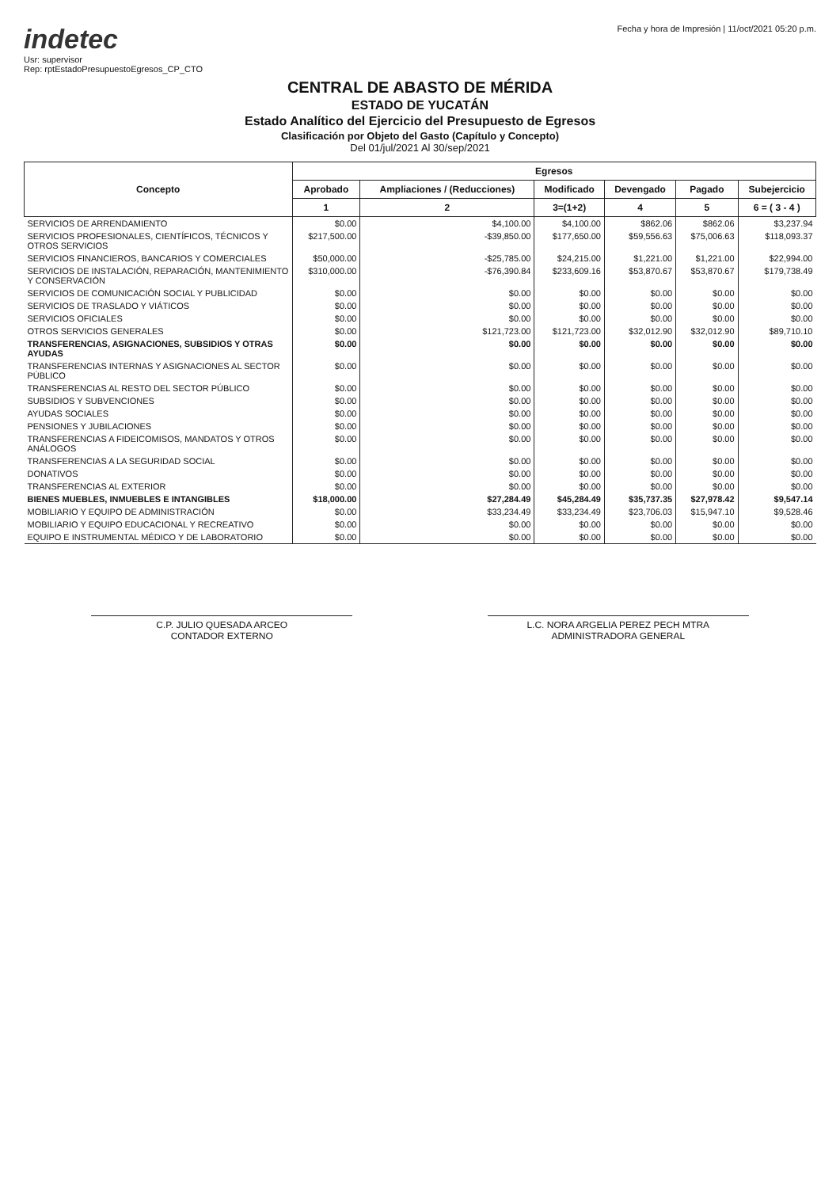indetec
Usr: supervisor
Rep: rptEstadoPresupuestoEgresos_CP_CTO
Fecha y hora de Impresión | 11/oct/2021 05:20 p.m.
CENTRAL DE ABASTO DE MÉRIDA
ESTADO DE YUCATÁN
Estado Analítico del Ejercicio del Presupuesto de Egresos
Clasificación por Objeto del Gasto (Capítulo y Concepto)
Del 01/jul/2021 Al 30/sep/2021
| Concepto | Egresos | | | | | |
| --- | --- | --- | --- | --- | --- | --- |
| | Aprobado | Ampliaciones / (Reducciones) | Modificado | Devengado | Pagado | Subejercicio |
| | 1 | 2 | 3=(1+2) | 4 | 5 | 6 = ( 3 - 4 ) |
| SERVICIOS DE ARRENDAMIENTO | $0.00 | $4,100.00 | $4,100.00 | $862.06 | $862.06 | $3,237.94 |
| SERVICIOS PROFESIONALES, CIENTÍFICOS, TÉCNICOS Y OTROS SERVICIOS | $217,500.00 | -$39,850.00 | $177,650.00 | $59,556.63 | $75,006.63 | $118,093.37 |
| SERVICIOS FINANCIEROS, BANCARIOS Y COMERCIALES | $50,000.00 | -$25,785.00 | $24,215.00 | $1,221.00 | $1,221.00 | $22,994.00 |
| SERVICIOS DE INSTALACIÓN, REPARACIÓN, MANTENIMIENTO Y CONSERVACIÓN | $310,000.00 | -$76,390.84 | $233,609.16 | $53,870.67 | $53,870.67 | $179,738.49 |
| SERVICIOS DE COMUNICACIÓN SOCIAL Y PUBLICIDAD | $0.00 | $0.00 | $0.00 | $0.00 | $0.00 | $0.00 |
| SERVICIOS DE TRASLADO Y VIÁTICOS | $0.00 | $0.00 | $0.00 | $0.00 | $0.00 | $0.00 |
| SERVICIOS OFICIALES | $0.00 | $0.00 | $0.00 | $0.00 | $0.00 | $0.00 |
| OTROS SERVICIOS GENERALES | $0.00 | $121,723.00 | $121,723.00 | $32,012.90 | $32,012.90 | $89,710.10 |
| TRANSFERENCIAS, ASIGNACIONES, SUBSIDIOS Y OTRAS AYUDAS | $0.00 | $0.00 | $0.00 | $0.00 | $0.00 | $0.00 |
| TRANSFERENCIAS INTERNAS Y ASIGNACIONES AL SECTOR PÚBLICO | $0.00 | $0.00 | $0.00 | $0.00 | $0.00 | $0.00 |
| TRANSFERENCIAS AL RESTO DEL SECTOR PÚBLICO | $0.00 | $0.00 | $0.00 | $0.00 | $0.00 | $0.00 |
| SUBSIDIOS Y SUBVENCIONES | $0.00 | $0.00 | $0.00 | $0.00 | $0.00 | $0.00 |
| AYUDAS SOCIALES | $0.00 | $0.00 | $0.00 | $0.00 | $0.00 | $0.00 |
| PENSIONES Y JUBILACIONES | $0.00 | $0.00 | $0.00 | $0.00 | $0.00 | $0.00 |
| TRANSFERENCIAS A FIDEICOMISOS, MANDATOS Y OTROS ANÁLOGOS | $0.00 | $0.00 | $0.00 | $0.00 | $0.00 | $0.00 |
| TRANSFERENCIAS A LA SEGURIDAD SOCIAL | $0.00 | $0.00 | $0.00 | $0.00 | $0.00 | $0.00 |
| DONATIVOS | $0.00 | $0.00 | $0.00 | $0.00 | $0.00 | $0.00 |
| TRANSFERENCIAS AL EXTERIOR | $0.00 | $0.00 | $0.00 | $0.00 | $0.00 | $0.00 |
| BIENES MUEBLES, INMUEBLES E INTANGIBLES | $18,000.00 | $27,284.49 | $45,284.49 | $35,737.35 | $27,978.42 | $9,547.14 |
| MOBILIARIO Y EQUIPO DE ADMINISTRACIÓN | $0.00 | $33,234.49 | $33,234.49 | $23,706.03 | $15,947.10 | $9,528.46 |
| MOBILIARIO Y EQUIPO EDUCACIONAL Y RECREATIVO | $0.00 | $0.00 | $0.00 | $0.00 | $0.00 | $0.00 |
| EQUIPO E INSTRUMENTAL MÉDICO Y DE LABORATORIO | $0.00 | $0.00 | $0.00 | $0.00 | $0.00 | $0.00 |
C.P. JULIO QUESADA ARCEO
CONTADOR EXTERNO
L.C. NORA ARGELIA PEREZ PECH MTRA
ADMINISTRADORA GENERAL